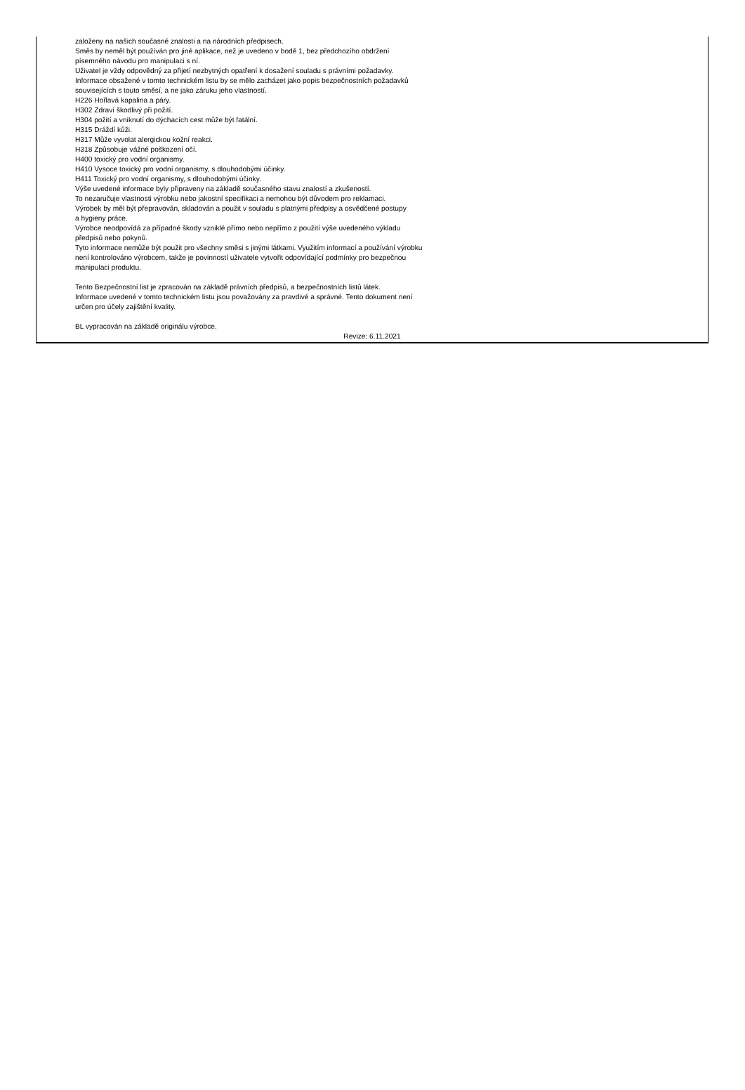založeny na našich současné znalosti a na národních předpisech.
Směs by neměl být používán pro jiné aplikace, než je uvedeno v bodě 1, bez předchozího obdržení
písemného návodu pro manipulaci s ní.
Uživatel je vždy odpovědný za přijetí nezbytných opatření k dosažení souladu s právními požadavky.
Informace obsažené v tomto technickém listu by se mělo zacházet jako popis bezpečnostních požadavků
souvisejících s touto směsí, a ne jako záruku jeho vlastností.
H226 Hořlavá kapalina a páry.
H302 Zdraví škodlivý při požití.
H304 požití a vniknutí do dýchacích cest může být fatální.
H315 Dráždí kůži.
H317 Může vyvolat alergickou kožní reakci.
H318 Způsobuje vážné poškození očí.
H400 toxický pro vodní organismy.
H410 Vysoce toxický pro vodní organismy, s dlouhodobými účinky.
H411 Toxický pro vodní organismy, s dlouhodobými účinky.
Výše uvedené informace byly připraveny na základě současného stavu znalostí a zkušeností.
To nezaručuje vlastnosti výrobku nebo jakostní specifikaci a nemohou být důvodem pro reklamaci.
Výrobek by měl být přepravován, skladován a použit v souladu s platnými předpisy a osvědčené postupy
a hygieny práce.
Výrobce neodpovídá za případné škody vzniklé přímo nebo nepřímo z použití výše uvedeného výkladu
předpisů nebo pokynů.
Tyto informace nemůže být použit pro všechny směsi s jinými látkami. Využitím informací a používání výrobku
není kontrolováno výrobcem, takže je povinností uživatele vytvořit odpovídající podmínky pro bezpečnou
manipulaci produktu.
Tento Bezpečnostní list je zpracován na základě právních předpisů, a bezpečnostních listů látek.
Informace uvedené v tomto technickém listu jsou považovány za pravdivé a správné. Tento dokument není
určen pro účely zajištění kvality.
BL vypracován na základě originálu výrobce.
Revize: 6.11.2021